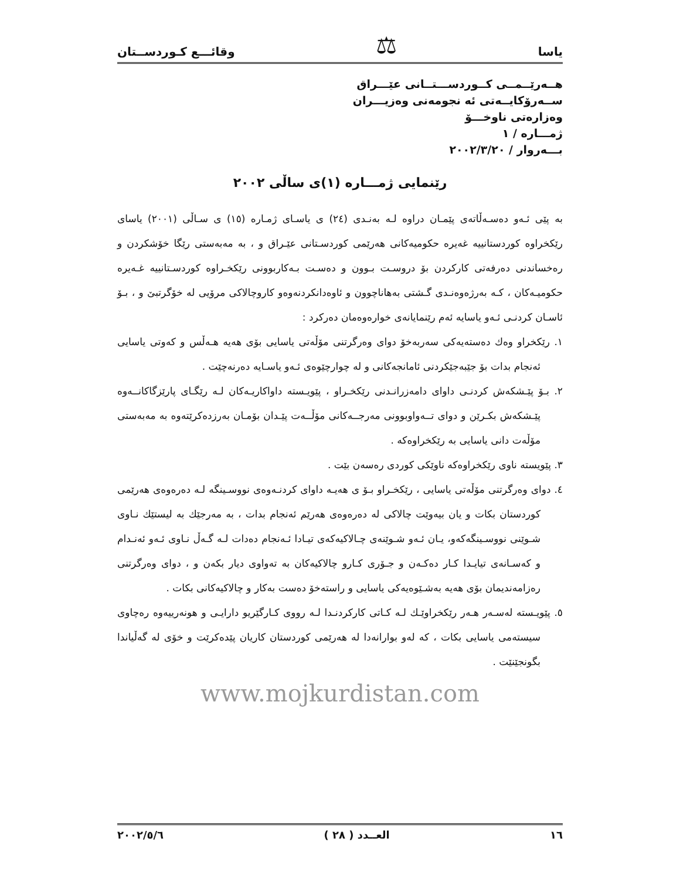یاسا ⚖ وقائـــع كـوردســتان
هــەرێــمــی كــوردســـتــانی عێـــراق
ســەرۆكایــەتی ئە نجومەنی وەزیـــران
وەزارەتی ناوخـــۆ
ژمـــارە / ١
بـــەروار / ٢٠٠٢/٣/٢٠
رێنمایی ژمـــارە (١)ی ساڵی ٢٠٠٢
بە پێی ئـەو دەسـەڵاتەی پێمـان دراوە لـە بەنـدی (٢٤) ی یاسـای ژمـارە (١٥) ی سـاڵی (٢٠٠١) یاسای رێكخراوە كوردستانییە غەیرە حكومیەكانی هەرێمی كوردسـتانی عێـراق و ، بە مەبەستی رێگا خۆشكردن و رەخساندنی دەرفەتی كاركردن بۆ دروسـت بـوون و دەسـت بـەكاربوونی رێكخـراوە كوردسـتانییە غـەیرە حكومیـەكان ، كـە بەرژەوەنـدی گـشتی بەهاناچوون و ئاوەدانكردنەوەو كاروچالاكی مرۆیی لە خۆگرتبێ و ، بـۆ ئاسـان كردنـی ئـەو یاسایە ئەم رێنمایانەی خوارەوەمان دەركرد :
١. رێكخراو وەك دەستەیەكی سەربەخۆ دوای وەرگرتنی مۆڵەتی یاسایی بۆی هەیە هـەڵس و كەوتی یاسایی ئەنجام بدات بۆ جێبەجێكردنی ئامانجەكانی و لە چوارچێوەی ئـەو یاسـایە دەرنەچێت .
٢. بـۆ پێـشكەش كردنـی داوای دامەزرانـدنی رێكخـراو ، پێویـستە داواكاریـەكان لـە رێگـای پارێزگاكانــەوە پێـشكەش بكـرێن و دوای تــەواوبوونی مەرجــەكانی مۆڵــەت پێـدان بۆمـان بەرزدەكرێتەوە بە مەبەستی مۆڵەت دانی یاسایی بە رێكخراوەكە .
٣. پێویستە ناوی رێكخراوەكە ناوێكی كوردی رەسەن بێت .
٤. دوای وەرگرتنی مۆڵەتی یاسایی ، رێكخـراو بـۆ ی هەیـە داوای كردنـەوەی نووسـینگە لـە دەرەوەی هەرێمی كوردستان بكات و یان بیەوێت چالاكی لە دەرەوەی هەرێم ئەنجام بدات ، بە مەرجێك بە لیستێك نـاوی شـوێنی نووسـینگەكەو، یـان ئـەو شـوێنەی چـالاكیەكەی تیـادا ئـەنجام دەدات لـە گـەڵ نـاوی ئـەو ئەنـدام و كەسـانەی تیایـدا كـار دەكـەن و جـۆری كـارو چالاكیەكان بە تەواوی دیار بكەن و ، دوای وەرگرتنی رەزامەندیمان بۆی هەیە بەشـێوەیەكی یاسایی و راستەخۆ دەست بەكار و چالاكیەكانی بكات .
٥. پێویـستە لەسـەر هـەر رێكخراوێـك لـە كـاتی كاركردنـدا لـە رووی كـارگێریو دارایـی و هونەرییەوە رەچاوی سیستەمی یاسایی بكات ، كە لەو بوارانەدا لە هەرێمی كوردستان كاریان پێدەكرێت و خۆی لە گەڵیاندا بگونجێنێت .
www.mojkurdistan.com
١٦ العــدد ( ٢٨ ) ٢٠٠٢/٥/٦